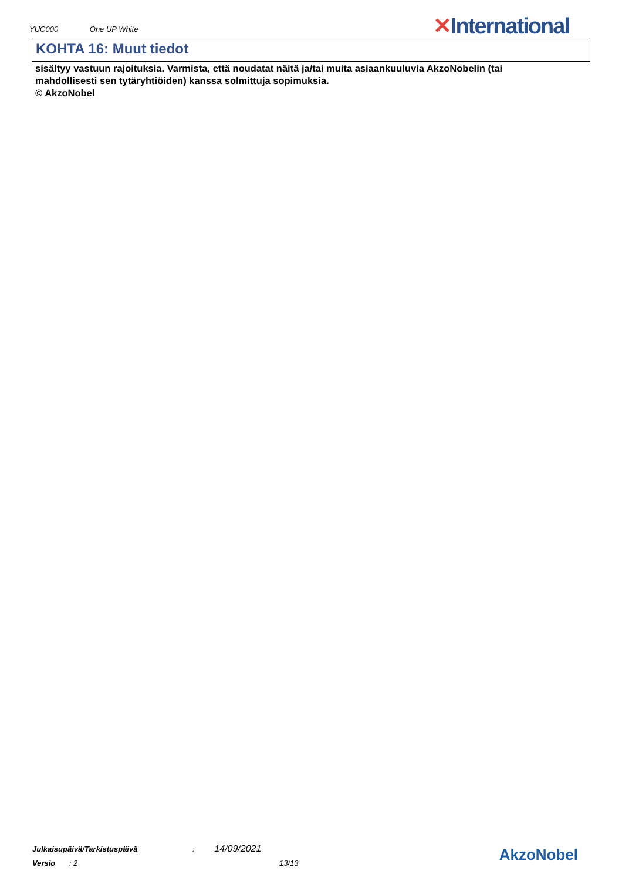YUC000 One UP White ✕International
KOHTA 16: Muut tiedot
sisältyy vastuun rajoituksia. Varmista, että noudatat näitä ja/tai muita asiaankuuluvia AkzoNobelin (tai mahdollisesti sen tytäryhtiöiden) kanssa solmittuja sopimuksia.
© AkzoNobel
Julkaisupäivä/Tarkistuspäivä : 14/09/2021
Versio : 2 13/13
AkzoNobel